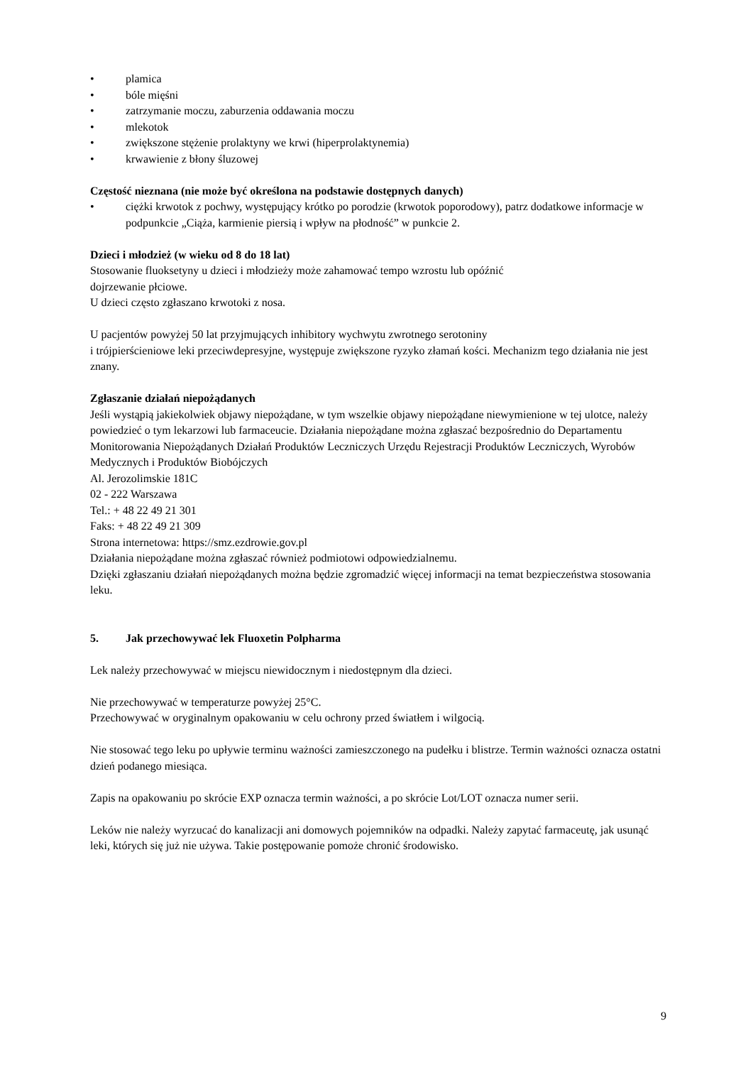• plamica
• bóle mięśni
• zatrzymanie moczu, zaburzenia oddawania moczu
• mlekotok
• zwiększone stężenie prolaktyny we krwi (hiperprolaktynemia)
• krwawienie z błony śluzowej
Częstość nieznana (nie może być określona na podstawie dostępnych danych)
• ciężki krwotok z pochwy, występujący krótko po porodzie (krwotok poporodowy), patrz dodatkowe informacje w podpunkcie „Ciąża, karmienie piersią i wpływ na płodność” w punkcie 2.
Dzieci i młodzież (w wieku od 8 do 18 lat)
Stosowanie fluoksetyny u dzieci i młodzieży może zahamować tempo wzrostu lub opóźnić
dojrzewanie płciowe.
U dzieci często zgłaszano krwotoki z nosa.
U pacjentów powyżej 50 lat przyjmujących inhibitory wychwytu zwrotnego serotoniny
i trójpierścieniowe leki przeciwdepresyjne, występuje zwiększone ryzyko złamań kości. Mechanizm tego działania nie jest znany.
Zgłaszanie działań niepożądanych
Jeśli wystąpią jakiekolwiek objawy niepożądane, w tym wszelkie objawy niepożądane niewymienione w tej ulotce, należy powiedzieć o tym lekarzowi lub farmaceucie. Działania niepożądane można zgłaszać bezpośrednio do Departamentu Monitorowania Niepożądanych Działań Produktów Leczniczych Urzędu Rejestracji Produktów Leczniczych, Wyrobów Medycznych i Produktów Biobójczych
Al. Jerozolimskie 181C
02 - 222 Warszawa
Tel.: + 48 22 49 21 301
Faks: + 48 22 49 21 309
Strona internetowa: https://smz.ezdrowie.gov.pl
Działania niepożądane można zgłaszać również podmiotowi odpowiedzialnemu.
Dzięki zgłaszaniu działań niepożądanych można będzie zgromadzić więcej informacji na temat bezpieczeństwa stosowania leku.
5. Jak przechowywać lek Fluoxetin Polpharma
Lek należy przechowywać w miejscu niewidocznym i niedostępnym dla dzieci.
Nie przechowywać w temperaturze powyżej 25°C.
Przechowywać w oryginalnym opakowaniu w celu ochrony przed światłem i wilgocią.
Nie stosować tego leku po upływie terminu ważności zamieszczonego na pudełku i blistrze. Termin ważności oznacza ostatni dzień podanego miesiąca.
Zapis na opakowaniu po skrócie EXP oznacza termin ważności, a po skrócie Lot/LOT oznacza numer serii.
Leków nie należy wyrzucać do kanalizacji ani domowych pojemników na odpadki. Należy zapytać farmaceutę, jak usunąć leki, których się już nie używa. Takie postępowanie pomoże chronić środowisko.
9